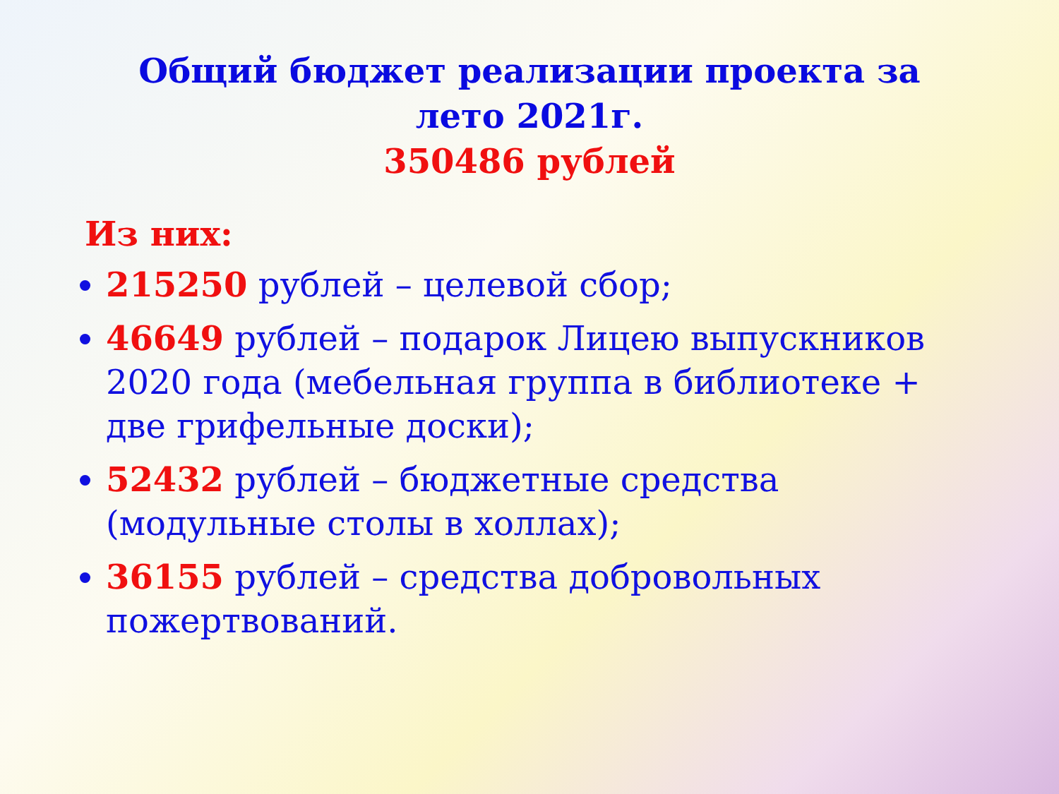Общий бюджет реализации проекта за
лето 2021г.
350486 рублей
Из них:
215250 рублей – целевой сбор;
46649 рублей – подарок Лицею выпускников 2020 года (мебельная группа в библиотеке + две грифельные доски);
52432 рублей – бюджетные средства (модульные столы в холлах);
36155 рублей – средства добровольных пожертвований.